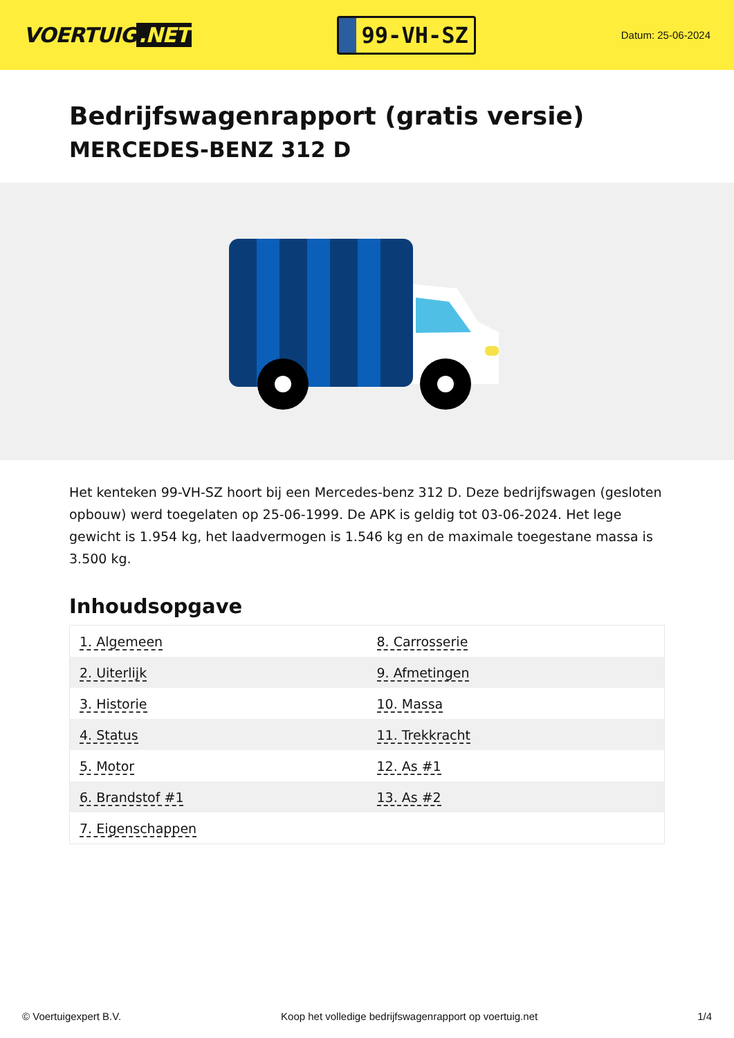VOERTUIG.NET
99-VH-SZ
Datum: 25-06-2024
Bedrijfswagenrapport (gratis versie)
MERCEDES-BENZ 312 D
Het kenteken 99-VH-SZ hoort bij een Mercedes-benz 312 D. Deze bedrijfswagen (gesloten opbouw) werd toegelaten op 25-06-1999. De APK is geldig tot 03-06-2024. Het lege gewicht is 1.954 kg, het laadvermogen is 1.546 kg en de maximale toegestane massa is 3.500 kg.
Inhoudsopgave
| 1. Algemeen | 8. Carrosserie |
| 2. Uiterlijk | 9. Afmetingen |
| 3. Historie | 10. Massa |
| 4. Status | 11. Trekkracht |
| 5. Motor | 12. As #1 |
| 6. Brandstof #1 | 13. As #2 |
| 7. Eigenschappen | |
© Voertuigexpert B.V. Koop het volledige bedrijfswagenrapport op voertuig.net 1/4